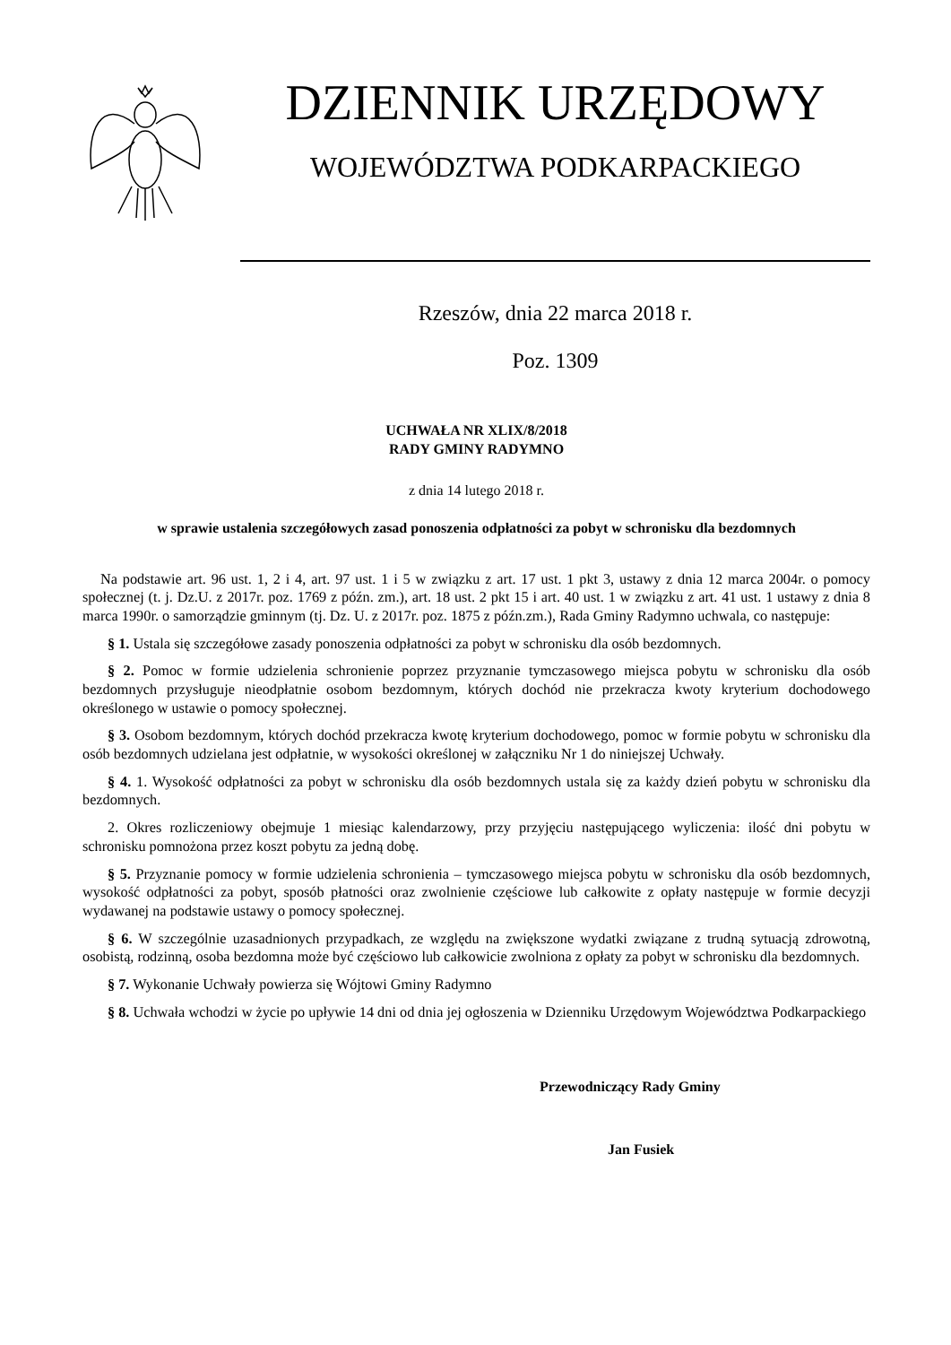DZIENNIK URZĘDOWY
WOJEWÓDZTWA PODKARPACKIEGO
Rzeszów, dnia 22 marca 2018 r.
Poz. 1309
UCHWAŁA NR XLIX/8/2018
RADY GMINY RADYMNO
z dnia 14 lutego 2018 r.
w sprawie ustalenia szczegółowych zasad ponoszenia odpłatności za pobyt w schronisku dla bezdomnych
Na podstawie art. 96 ust. 1, 2 i 4, art. 97 ust. 1 i 5 w związku z art. 17 ust. 1 pkt 3, ustawy z dnia 12 marca 2004r. o pomocy społecznej (t. j. Dz.U. z 2017r. poz. 1769 z późn. zm.), art. 18 ust. 2 pkt 15 i art. 40 ust. 1 w związku z art. 41 ust. 1 ustawy z dnia 8 marca 1990r. o samorządzie gminnym (tj. Dz. U. z 2017r. poz. 1875 z późn.zm.), Rada Gminy Radymno uchwala, co następuje:
§ 1. Ustala się szczegółowe zasady ponoszenia odpłatności za pobyt w schronisku dla osób bezdomnych.
§ 2. Pomoc w formie udzielenia schronienie poprzez przyznanie tymczasowego miejsca pobytu w schronisku dla osób bezdomnych przysługuje nieodpłatnie osobom bezdomnym, których dochód nie przekracza kwoty kryterium dochodowego określonego w ustawie o pomocy społecznej.
§ 3. Osobom bezdomnym, których dochód przekracza kwotę kryterium dochodowego, pomoc w formie pobytu w schronisku dla osób bezdomnych udzielana jest odpłatnie, w wysokości określonej w załączniku Nr 1 do niniejszej Uchwały.
§ 4. 1. Wysokość odpłatności za pobyt w schronisku dla osób bezdomnych ustala się za każdy dzień pobytu w schronisku dla bezdomnych.
2. Okres rozliczeniowy obejmuje 1 miesiąc kalendarzowy, przy przyjęciu następującego wyliczenia: ilość dni pobytu w schronisku pomnożona przez koszt pobytu za jedną dobę.
§ 5. Przyznanie pomocy w formie udzielenia schronienia – tymczasowego miejsca pobytu w schronisku dla osób bezdomnych, wysokość odpłatności za pobyt, sposób płatności oraz zwolnienie częściowe lub całkowite z opłaty następuje w formie decyzji wydawanej na podstawie ustawy o pomocy społecznej.
§ 6. W szczególnie uzasadnionych przypadkach, ze względu na zwiększone wydatki związane z trudną sytuacją zdrowotną, osobistą, rodzinną, osoba bezdomna może być częściowo lub całkowicie zwolniona z opłaty za pobyt w schronisku dla bezdomnych.
§ 7. Wykonanie Uchwały powierza się Wójtowi Gminy Radymno
§ 8. Uchwała wchodzi w życie po upływie 14 dni od dnia jej ogłoszenia w Dzienniku Urzędowym Województwa Podkarpackiego
Przewodniczący Rady Gminy
Jan Fusiek